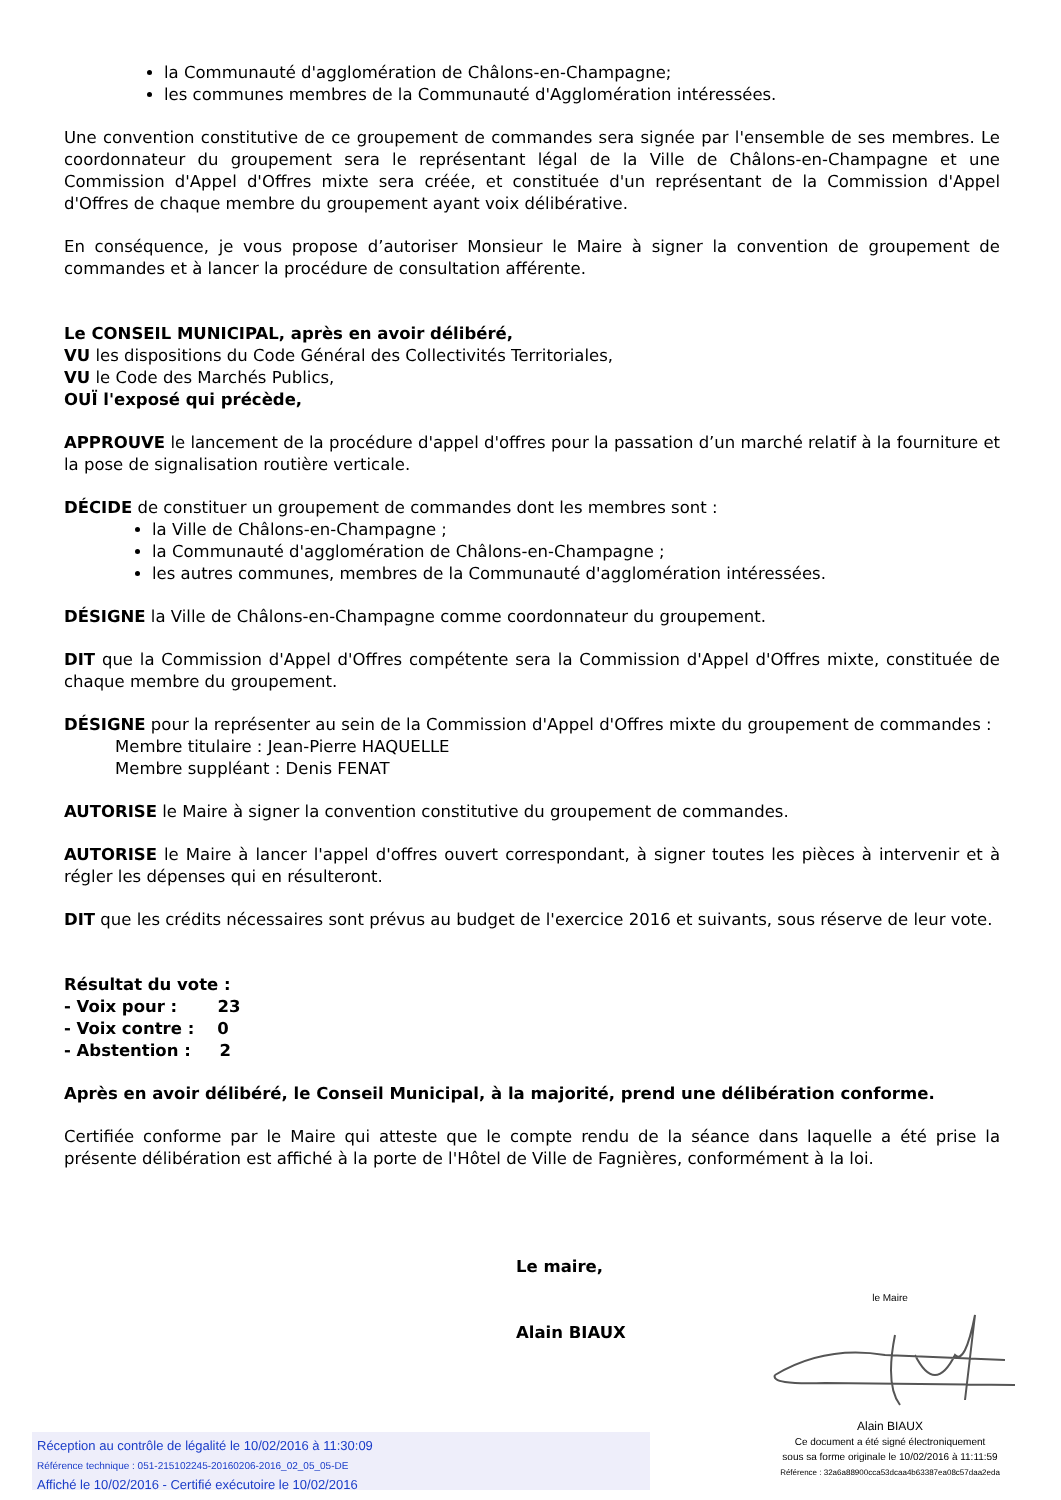la Communauté d'agglomération de Châlons-en-Champagne;
les communes membres de la Communauté d'Agglomération intéressées.
Une convention constitutive de ce groupement de commandes sera signée par l'ensemble de ses membres. Le coordonnateur du groupement sera le représentant légal de la Ville de Châlons-en-Champagne et une Commission d'Appel d'Offres mixte sera créée, et constituée d'un représentant de la Commission d'Appel d'Offres de chaque membre du groupement ayant voix délibérative.
En conséquence, je vous propose d’autoriser Monsieur le Maire à signer la convention de groupement de commandes et à lancer la procédure de consultation afférente.
Le CONSEIL MUNICIPAL, après en avoir délibéré,
VU les dispositions du Code Général des Collectivités Territoriales,
VU le Code des Marchés Publics,
OUÏ l'exposé qui précède,
APPROUVE le lancement de la procédure d'appel d'offres pour la passation d’un marché relatif à la fourniture et la pose de signalisation routière verticale.
DÉCIDE de constituer un groupement de commandes dont les membres sont :
la Ville de Châlons-en-Champagne ;
la Communauté d'agglomération de Châlons-en-Champagne ;
les autres communes, membres de la Communauté d'agglomération intéressées.
DÉSIGNE la Ville de Châlons-en-Champagne comme coordonnateur du groupement.
DIT que la Commission d'Appel d'Offres compétente sera la Commission d'Appel d'Offres mixte, constituée de chaque membre du groupement.
DÉSIGNE pour la représenter au sein de la Commission d'Appel d'Offres mixte du groupement de commandes :
Membre titulaire : Jean-Pierre HAQUELLE
Membre suppléant : Denis FENAT
AUTORISE le Maire à signer la convention constitutive du groupement de commandes.
AUTORISE le Maire à lancer l'appel d'offres ouvert correspondant, à signer toutes les pièces à intervenir et à régler les dépenses qui en résulteront.
DIT que les crédits nécessaires sont prévus au budget de l'exercice 2016 et suivants, sous réserve de leur vote.
Résultat du vote :
- Voix pour : 23
- Voix contre : 0
- Abstention : 2
Après en avoir délibéré, le Conseil Municipal, à la majorité, prend une délibération conforme.
Certifiée conforme par le Maire qui atteste que le compte rendu de la séance dans laquelle a été prise la présente délibération est affiché à la porte de l'Hôtel de Ville de Fagnières, conformément à la loi.
Le maire,
Alain BIAUX
le Maire
Alain BIAUX
Ce document a été signé électroniquement
sous sa forme originale le 10/02/2016 à 11:11:59
Référence : 32a6a88900cca53dcaa4b63387ea08c57daa2eda
Réception au contrôle de légalité le 10/02/2016 à 11:30:09
Référence technique : 051-215102245-20160206-2016_02_05_05-DE
Affiché le 10/02/2016 - Certifié exécutoire le 10/02/2016